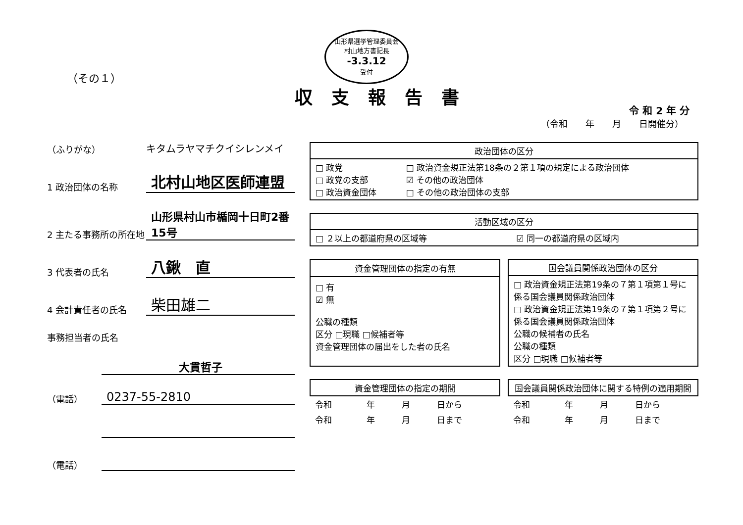山形県選挙管理委員会
村山地方書記長
-3.3.12
受付
（その１）
収支報告書
令 和 2 年 分
（令和　　年　　月　　日開催分）
（ふりがな）
キタムラヤマチクイシレンメイ
1 政治団体の名称
北村山地区医師連盟
2 主たる事務所の所在地
山形県村山市楯岡十日町2番15号
3 代表者の氏名
八鍬　直
4 会計責任者の氏名
柴田雄二
事務担当者の氏名
大貫哲子
（電話）
0237-55-2810
（電話）
| 政治団体の区分 | |
| --- | --- |
| □ 政党 □ 政党の支部 □ 政治資金団体 | □ 政治資金規正法第18条の２第１項の規定による政治団体 ☑ その他の政治団体 □ その他の政治団体の支部 |
| 活動区域の区分 | |
| --- | --- |
| □ ２以上の都道府県の区域等 | ☑ 同一の都道府県の区域内 |
| 資金管理団体の指定の有無 |
| --- |
| □ 有 ☑ 無 公職の種類 区分 □現職 □候補者等 資金管理団体の届出をした者の氏名 |
| 国会議員関係政治団体の区分 |
| --- |
| □ 政治資金規正法第19条の７第１項第１号に係る国会議員関係政治団体 □ 政治資金規正法第19条の７第１項第２号に係る国会議員関係政治団体 公職の候補者の氏名 公職の種類 区分 □現職 □候補者等 |
| 資金管理団体の指定の期間 | | | |
| --- | --- | --- | --- |
| 令和 | 年 | 月 | 日から |
| 令和 | 年 | 月 | 日まで |
| 国会議員関係政治団体に関する特例の適用期間 | | | |
| --- | --- | --- | --- |
| 令和 | 年 | 月 | 日から |
| 令和 | 年 | 月 | 日まで |